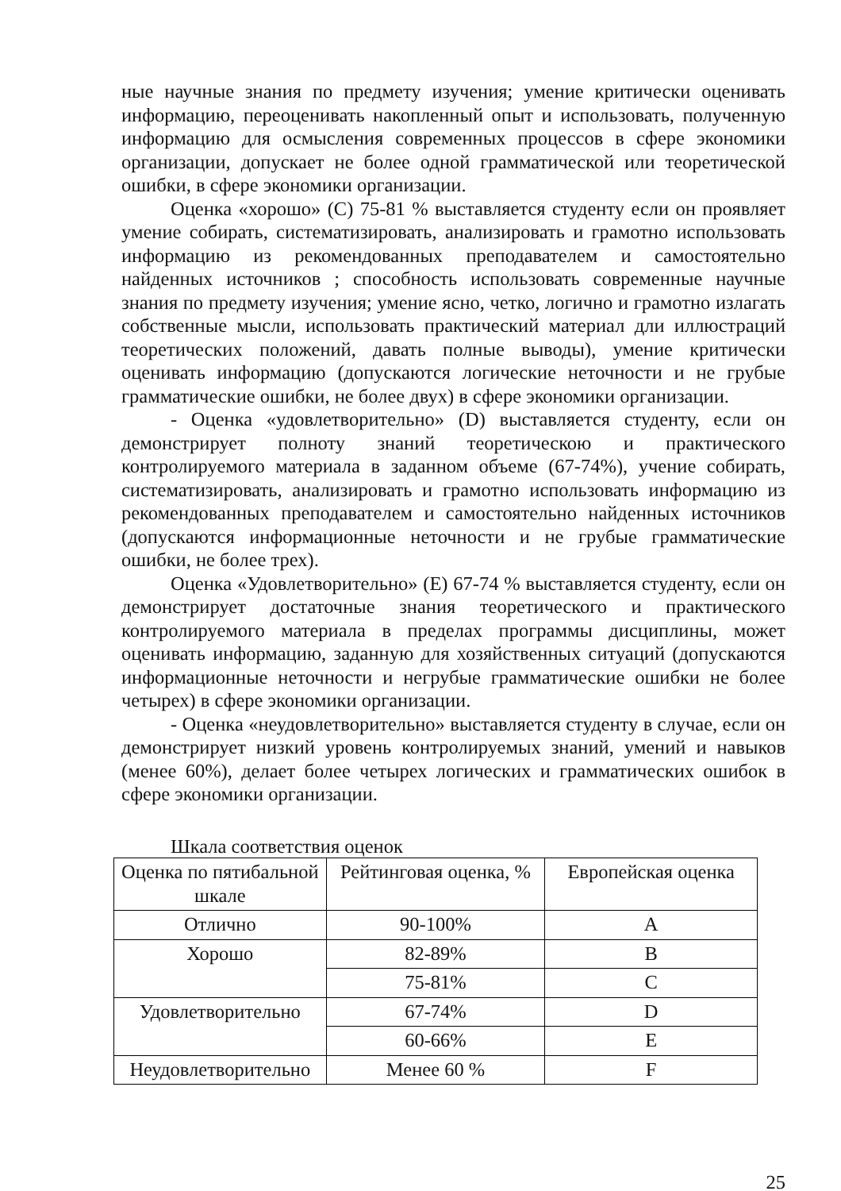ные научные знания по предмету изучения; умение критически оценивать информацию, переоценивать накопленный опыт и использовать, полученную информацию для осмысления современных процессов в сфере экономики организации, допускает не более одной грамматической или теоретической ошибки, в сфере экономики организации.
Оценка «хорошо» (C) 75-81 % выставляется студенту если он проявляет умение собирать, систематизировать, анализировать и грамотно использовать информацию из рекомендованных преподавателем и самостоятельно найденных источников ; способность использовать современные научные знания по предмету изучения; умение ясно, четко, логично и грамотно излагать собственные мысли, использовать практический материал дли иллюстраций теоретических положений, давать полные выводы), умение критически оценивать информацию (допускаются логические неточности и не грубые грамматические ошибки, не более двух) в сфере экономики организации.
- Оценка «удовлетворительно» (D) выставляется студенту, если он демонстрирует полноту знаний теоретическою и практического контролируемого материала в заданном объеме (67-74%), учение собирать, систематизировать, анализировать и грамотно использовать информацию из рекомендованных преподавателем и самостоятельно найденных источников (допускаются информационные неточности и не грубые грамматические ошибки, не более трех).
Оценка «Удовлетворительно» (E) 67-74 % выставляется студенту, если он демонстрирует достаточные знания теоретического и практического контролируемого материала в пределах программы дисциплины, может оценивать информацию, заданную для хозяйственных ситуаций (допускаются информационные неточности и негрубые грамматические ошибки не более четырех) в сфере экономики организации.
- Оценка «неудовлетворительно» выставляется студенту в случае, если он демонстрирует низкий уровень контролируемых знаний, умений и навыков (менее 60%), делает более четырех логических и грамматических ошибок в сфере экономики организации.
Шкала соответствия оценок
| Оценка по пятибальной шкале | Рейтинговая оценка, % | Европейская оценка |
| Отлично | 90-100% | A |
| Хорошо | 82-89% | B |
| | 75-81% | C |
| Удовлетворительно | 67-74% | D |
| | 60-66% | E |
| Неудовлетворительно | Менее 60 % | F |
25